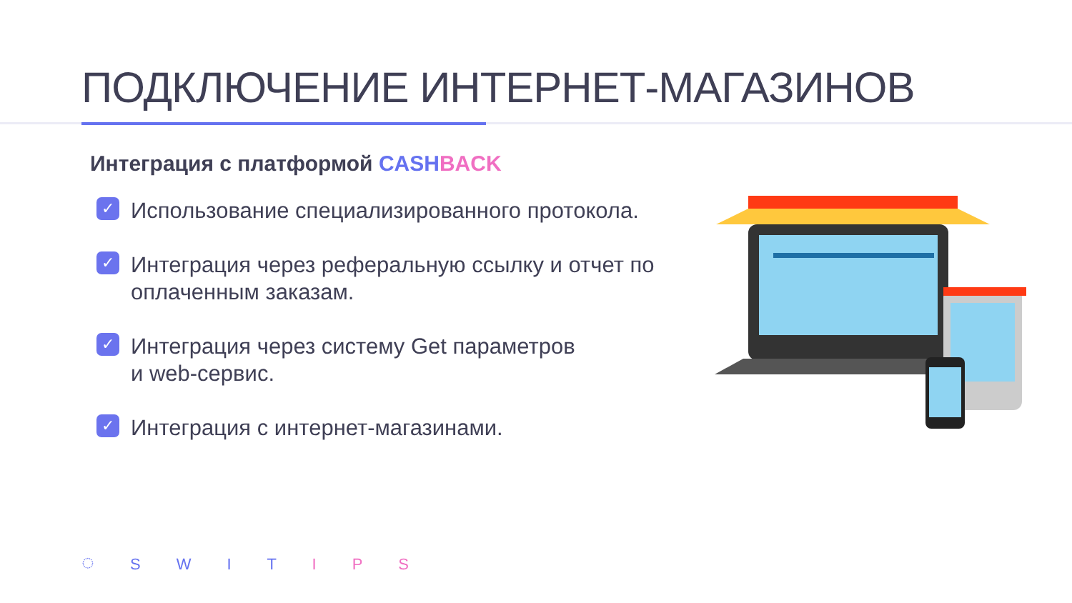ПОДКЛЮЧЕНИЕ ИНТЕРНЕТ-МАГАЗИНОВ
Интеграция с платформой CASH BACK
✓ Использование специализированного протокола.
✓ Интеграция через реферальную ссылку и отчет по оплаченным заказам.
✓ Интеграция через систему Get параметров
и web-сервис.
✓ Интеграция с интернет-магазинами.
◌ S W I T I P S